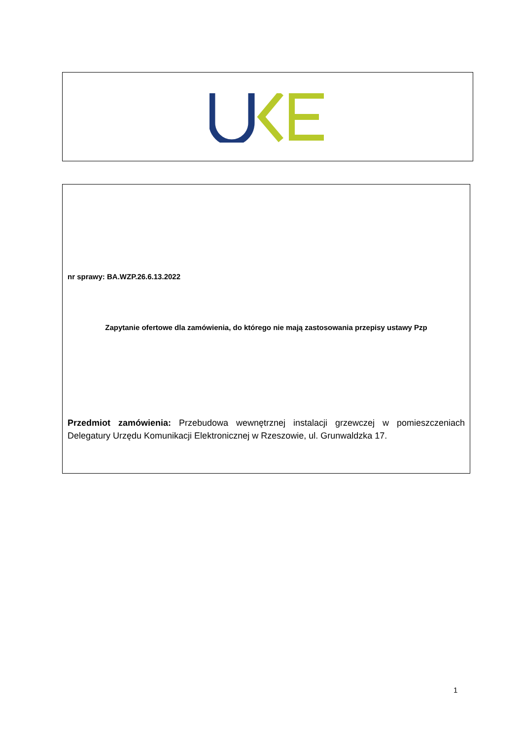nr sprawy: BA.WZP.26.6.13.2022
Zapytanie ofertowe dla zamówienia, do którego nie mają zastosowania przepisy ustawy Pzp
Przedmiot zamówienia: Przebudowa wewnętrznej instalacji grzewczej w pomieszczeniach Delegatury Urzędu Komunikacji Elektronicznej w Rzeszowie, ul. Grunwaldzka 17.
1